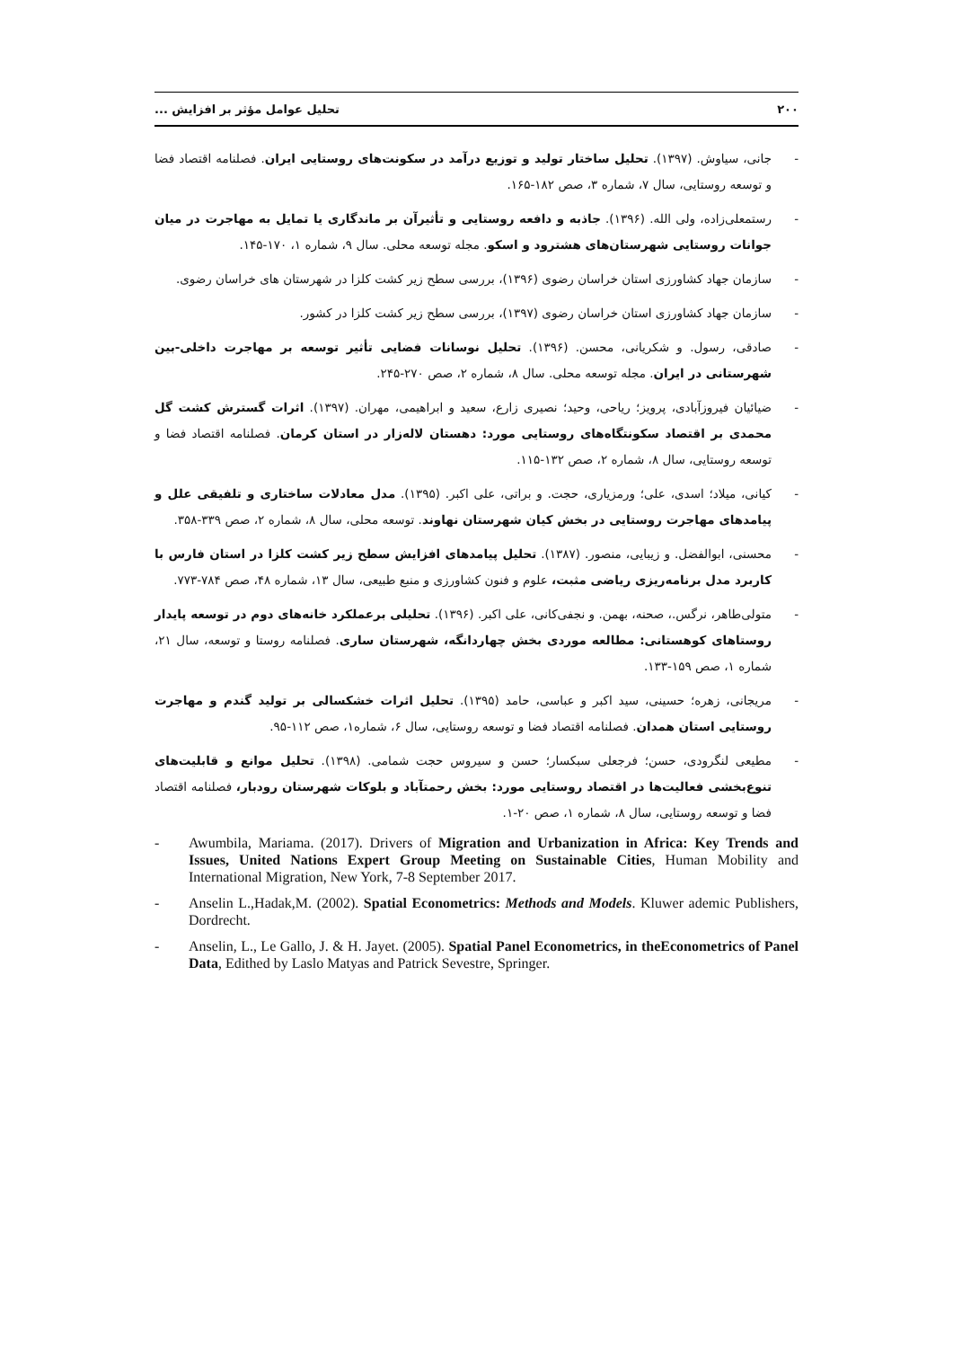۲۰۰ تحلیل عوامل مؤثر بر افزایش ...
- جانی، سیاوش. (۱۳۹۷). تحلیل ساختار تولید و توزیع درآمد در سکونت‌های روستایی ایران. فصلنامه اقتصاد فضا و توسعه روستایی، سال ۷، شماره ۳، صص ۱۸۲-۱۶۵.
- رستمعلی‌زاده، ولی الله. (۱۳۹۶). جاذبه و دافعه روستایی و تأثیرآن بر ماندگاری یا تمایل به مهاجرت در میان جوانات روستایی شهرستان‌های هشترود و اسکو. مجله توسعه محلی. سال ۹، شماره ۱، ۱۷۰-۱۴۵.
- سازمان جهاد کشاورزی استان خراسان رضوی (۱۳۹۶)، بررسی سطح زیر کشت کلزا در شهرستان های خراسان رضوی.
- سازمان جهاد کشاورزی استان خراسان رضوی (۱۳۹۷)، بررسی سطح زیر کشت کلزا در کشور.
- صادقی، رسول. و شکریانی، محسن. (۱۳۹۶). تحلیل نوسانات فضایی تأثیر توسعه بر مهاجرت داخلی-بین شهرستانی در ایران. مجله توسعه محلی. سال ۸، شماره ۲، صص ۲۷۰-۲۴۵.
- ضیائیان فیروزآبادی، پرویز؛ ریاحی، وحید؛ نصیری زارع، سعید و ابراهیمی، مهران. (۱۳۹۷). اثرات گسترش کشت گل محمدی بر اقتصاد سکونتگاه‌های روستایی مورد: دهستان لاله‌زار در استان کرمان. فصلنامه اقتصاد فضا و توسعه روستایی، سال ۸، شماره ۲، صص ۱۳۲-۱۱۵.
- کیانی، میلاد؛ اسدی، علی؛ ورمزیاری، حجت. و براتی، علی اکبر. (۱۳۹۵). مدل معادلات ساختاری و تلفیقی علل و پیامدهای مهاجرت روستایی در بخش کیان شهرستان نهاوند. توسعه محلی، سال ۸، شماره ۲، صص ۳۳۹-۳۵۸.
- محسنی، ابوالفضل. و زیبایی، منصور. (۱۳۸۷). تحلیل پیامدهای افزایش سطح زیر کشت کلزا در استان فارس با کاربرد مدل برنامه‌ریزی ریاضی مثبت، علوم و فنون کشاورزی و منبع طبیعی، سال ۱۳، شماره ۴۸، صص ۷۸۴-۷۷۳.
- متولی‌طاهر، نرگس.، صحنه، بهمن. و نجفی‌کانی، علی اکبر. (۱۳۹۶). تحلیلی برعملکرد خانه‌های دوم در توسعه پایدار روستاهای کوهستانی: مطالعه موردی بخش چهاردانگه، شهرستان ساری. فصلنامه روستا و توسعه، سال ۲۱، شماره ۱، صص ۱۵۹-۱۳۳.
- مریجانی، زهره؛ حسینی، سید اکبر و عباسی، حامد (۱۳۹۵). تحلیل اثرات خشکسالی بر تولید گندم و مهاجرت روستایی استان همدان. فصلنامه اقتصاد فضا و توسعه روستایی، سال ۶، شماره۱، صص ۱۱۲-۹۵.
- مطیعی لنگرودی، حسن؛ فرجعلی سبکسار؛ حسن و سیروس حجت شمامی. (۱۳۹۸). تحلیل موانع و قابلیت‌های تنوع‌بخشی فعالیت‌ها در اقتصاد روستایی مورد: بخش رحمتآباد و بلوکات شهرستان رودبار، فصلنامه اقتصاد فضا و توسعه روستایی، سال ۸، شماره ۱، صص ۲۰-۱.
- Awumbila, Mariama. (2017). Drivers of Migration and Urbanization in Africa: Key Trends and Issues, United Nations Expert Group Meeting on Sustainable Cities, Human Mobility and International Migration, New York, 7-8 September 2017.
- Anselin L.,Hadak,M. (2002). Spatial Econometrics: Methods and Models. Kluwer ademic Publishers, Dordrecht.
- Anselin, L., Le Gallo, J. & H. Jayet. (2005). Spatial Panel Econometrics, in theEconometrics of Panel Data, Edithed by Laslo Matyas and Patrick Sevestre, Springer.